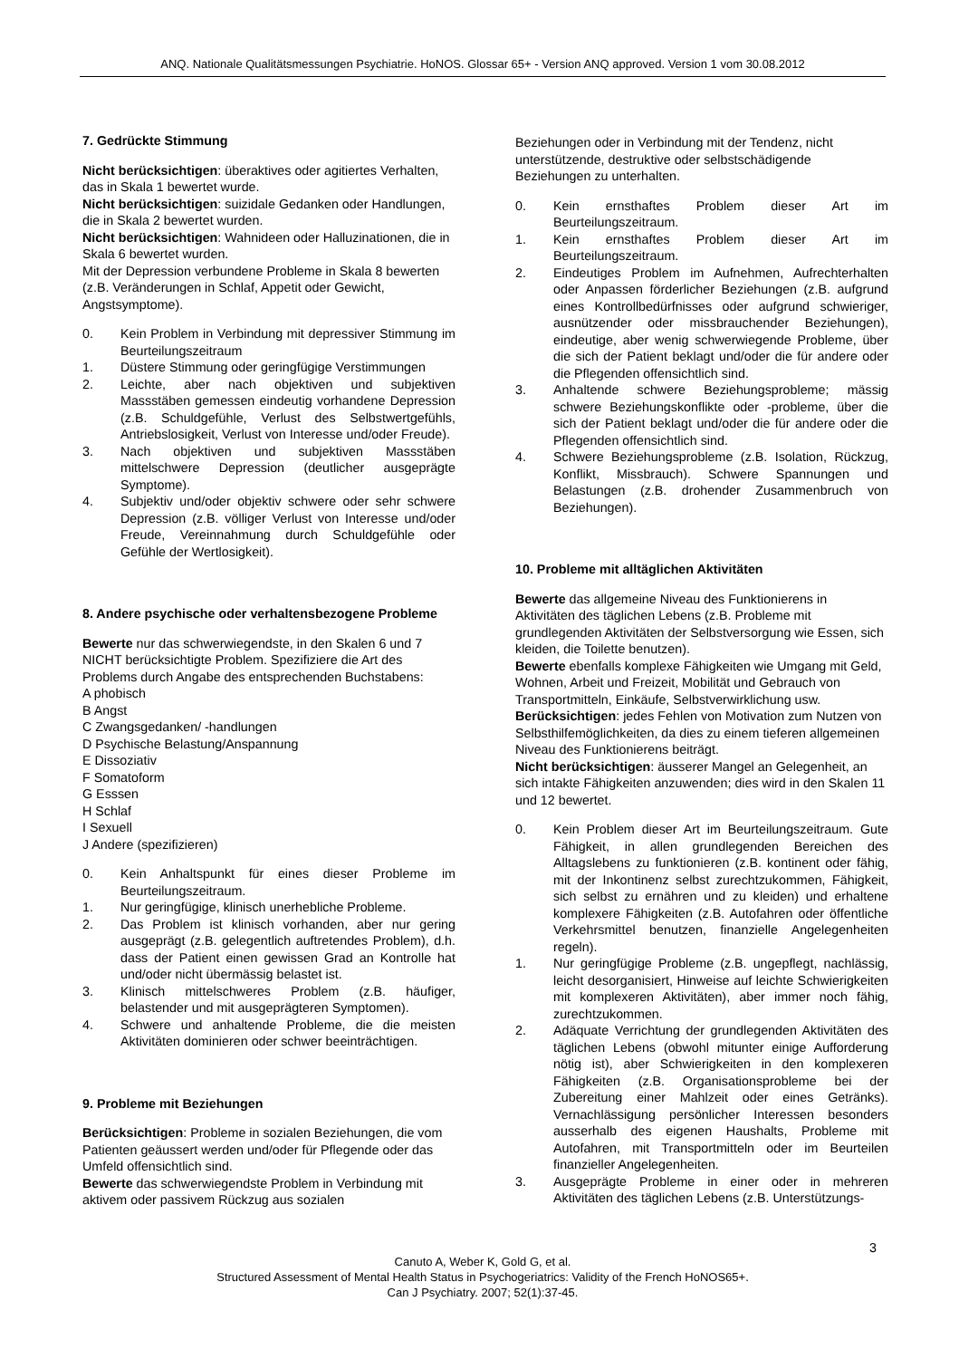ANQ. Nationale Qualitätsmessungen Psychiatrie. HoNOS. Glossar 65+ - Version ANQ approved. Version 1 vom 30.08.2012
7. Gedrückte Stimmung
Nicht berücksichtigen: überaktives oder agitiertes Verhalten, das in Skala 1 bewertet wurde.
Nicht berücksichtigen: suizidale Gedanken oder Handlungen, die in Skala 2 bewertet wurden.
Nicht berücksichtigen: Wahnideen oder Halluzinationen, die in Skala 6 bewertet wurden.
Mit der Depression verbundene Probleme in Skala 8 bewerten (z.B. Veränderungen in Schlaf, Appetit oder Gewicht, Angstsymptome).
0. Kein Problem in Verbindung mit depressiver Stimmung im Beurteilungszeitraum
1. Düstere Stimmung oder geringfügige Verstimmungen
2. Leichte, aber nach objektiven und subjektiven Massstäben gemessen eindeutig vorhandene Depression (z.B. Schuldgefühle, Verlust des Selbstwertgefühls, Antriebslosigkeit, Verlust von Interesse und/oder Freude).
3. Nach objektiven und subjektiven Massstäben mittelschwere Depression (deutlicher ausgeprägte Symptome).
4. Subjektiv und/oder objektiv schwere oder sehr schwere Depression (z.B. völliger Verlust von Interesse und/oder Freude, Vereinnahmung durch Schuldgefühle oder Gefühle der Wertlosigkeit).
8. Andere psychische oder verhaltensbezogene Probleme
Bewerte nur das schwerwiegendste, in den Skalen 6 und 7 NICHT berücksichtigte Problem. Spezifiziere die Art des Problems durch Angabe des entsprechenden Buchstabens:
A phobisch
B Angst
C Zwangsgedanken/ -handlungen
D Psychische Belastung/Anspannung
E Dissoziativ
F Somatoform
G Esssen
H Schlaf
I Sexuell
J Andere (spezifizieren)
0. Kein Anhaltspunkt für eines dieser Probleme im Beurteilungszeitraum.
1. Nur geringfügige, klinisch unerhebliche Probleme.
2. Das Problem ist klinisch vorhanden, aber nur gering ausgeprägt (z.B. gelegentlich auftretendes Problem), d.h. dass der Patient einen gewissen Grad an Kontrolle hat und/oder nicht übermässig belastet ist.
3. Klinisch mittelschweres Problem (z.B. häufiger, belastender und mit ausgeprägteren Symptomen).
4. Schwere und anhaltende Probleme, die die meisten Aktivitäten dominieren oder schwer beeinträchtigen.
9. Probleme mit Beziehungen
Berücksichtigen: Probleme in sozialen Beziehungen, die vom Patienten geäussert werden und/oder für Pflegende oder das Umfeld offensichtlich sind.
Bewerte das schwerwiegendste Problem in Verbindung mit aktivem oder passivem Rückzug aus sozialen
Beziehungen oder in Verbindung mit der Tendenz, nicht unterstützende, destruktive oder selbstschädigende Beziehungen zu unterhalten.
0. Kein ernsthaftes Problem dieser Art im Beurteilungszeitraum.
1. Kein ernsthaftes Problem dieser Art im Beurteilungszeitraum.
2. Eindeutiges Problem im Aufnehmen, Aufrechterhalten oder Anpassen förderlicher Beziehungen (z.B. aufgrund eines Kontrollbedürfnisses oder aufgrund schwieriger, ausnützender oder missbrauchender Beziehungen), eindeutige, aber wenig schwerwiegende Probleme, über die sich der Patient beklagt und/oder die für andere oder die Pflegenden offensichtlich sind.
3. Anhaltende schwere Beziehungsprobleme; mässig schwere Beziehungskonflikte oder -probleme, über die sich der Patient beklagt und/oder die für andere oder die Pflegenden offensichtlich sind.
4. Schwere Beziehungsprobleme (z.B. Isolation, Rückzug, Konflikt, Missbrauch). Schwere Spannungen und Belastungen (z.B. drohender Zusammenbruch von Beziehungen).
10. Probleme mit alltäglichen Aktivitäten
Bewerte das allgemeine Niveau des Funktionierens in Aktivitäten des täglichen Lebens (z.B. Probleme mit grundlegenden Aktivitäten der Selbstversorgung wie Essen, sich kleiden, die Toilette benutzen).
Bewerte ebenfalls komplexe Fähigkeiten wie Umgang mit Geld, Wohnen, Arbeit und Freizeit, Mobilität und Gebrauch von Transportmitteln, Einkäufe, Selbstverwirklichung usw.
Berücksichtigen: jedes Fehlen von Motivation zum Nutzen von Selbsthilfemöglichkeiten, da dies zu einem tieferen allgemeinen Niveau des Funktionierens beiträgt.
Nicht berücksichtigen: äusserer Mangel an Gelegenheit, an sich intakte Fähigkeiten anzuwenden; dies wird in den Skalen 11 und 12 bewertet.
0. Kein Problem dieser Art im Beurteilungszeitraum. Gute Fähigkeit, in allen grundlegenden Bereichen des Alltagslebens zu funktionieren (z.B. kontinent oder fähig, mit der Inkontinenz selbst zurechtzukommen, Fähigkeit, sich selbst zu ernähren und zu kleiden) und erhaltene komplexere Fähigkeiten (z.B. Autofahren oder öffentliche Verkehrsmittel benutzen, finanzielle Angelegenheiten regeln).
1. Nur geringfügige Probleme (z.B. ungepflegt, nachlässig, leicht desorganisiert, Hinweise auf leichte Schwierigkeiten mit komplexeren Aktivitäten), aber immer noch fähig, zurechtzukommen.
2. Adäquate Verrichtung der grundlegenden Aktivitäten des täglichen Lebens (obwohl mitunter einige Aufforderung nötig ist), aber Schwierigkeiten in den komplexeren Fähigkeiten (z.B. Organisationsprobleme bei der Zubereitung einer Mahlzeit oder eines Getränks). Vernachlässigung persönlicher Interessen besonders ausserhalb des eigenen Haushalts, Probleme mit Autofahren, mit Transportmitteln oder im Beurteilen finanzieller Angelegenheiten.
3. Ausgeprägte Probleme in einer oder in mehreren Aktivitäten des täglichen Lebens (z.B. Unterstützungs-
3
Canuto A, Weber K, Gold G, et al.
Structured Assessment of Mental Health Status in Psychogeriatrics: Validity of the French HoNOS65+.
Can J Psychiatry. 2007; 52(1):37-45.